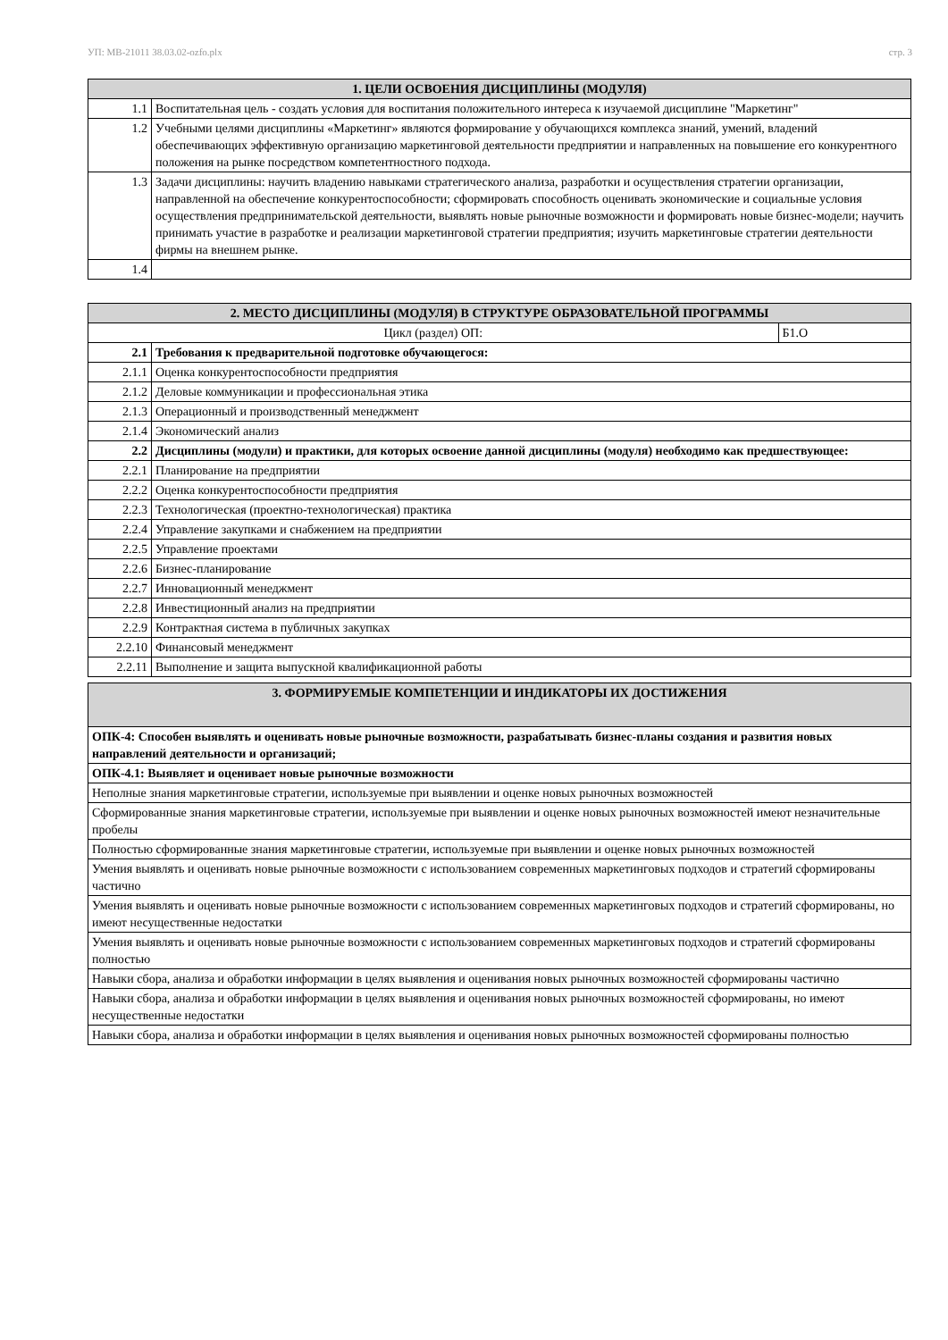УП: MB-21011 38.03.02-ozfo.plx стр. 3
| 1. ЦЕЛИ ОСВОЕНИЯ ДИСЦИПЛИНЫ (МОДУЛЯ) | |
| --- | --- |
| 1.1 | Воспитательная цель - создать условия для воспитания положительного интереса к изучаемой дисциплине "Маркетинг" |
| 1.2 | Учебными целями дисциплины «Маркетинг» являются формирование у обучающихся комплекса знаний, умений, владений обеспечивающих эффективную организацию маркетинговой деятельности предприятии и направленных на повышение его конкурентного положения на рынке посредством компетентностного подхода. |
| 1.3 | Задачи дисциплины: научить владению навыками стратегического анализа, разработки и осуществления стратегии организации, направленной на обеспечение конкурентоспособности; сформировать способность оценивать экономические и социальные условия осуществления предпринимательской деятельности, выявлять новые рыночные возможности и формировать новые бизнес-модели; научить принимать участие в разработке и реализации маркетинговой стратегии предприятия; изучить маркетинговые стратегии деятельности фирмы на внешнем рынке. |
| 1.4 | |
| 2. МЕСТО ДИСЦИПЛИНЫ (МОДУЛЯ) В СТРУКТУРЕ ОБРАЗОВАТЕЛЬНОЙ ПРОГРАММЫ | | |
| --- | --- | --- |
| Цикл (раздел) ОП: | | Б1.О |
| 2.1 | Требования к предварительной подготовке обучающегося: | |
| 2.1.1 | Оценка конкурентоспособности предприятия | |
| 2.1.2 | Деловые коммуникации и профессиональная этика | |
| 2.1.3 | Операционный и производственный менеджмент | |
| 2.1.4 | Экономический анализ | |
| 2.2 | Дисциплины (модули) и практики, для которых освоение данной дисциплины (модуля) необходимо как предшествующее: | |
| 2.2.1 | Планирование на предприятии | |
| 2.2.2 | Оценка конкурентоспособности предприятия | |
| 2.2.3 | Технологическая (проектно-технологическая) практика | |
| 2.2.4 | Управление закупками и снабжением на предприятии | |
| 2.2.5 | Управление проектами | |
| 2.2.6 | Бизнес-планирование | |
| 2.2.7 | Инновационный менеджмент | |
| 2.2.8 | Инвестиционный анализ на предприятии | |
| 2.2.9 | Контрактная система в публичных закупках | |
| 2.2.10 | Финансовый менеджмент | |
| 2.2.11 | Выполнение и защита выпускной квалификационной работы | |
| 3. ФОРМИРУЕМЫЕ КОМПЕТЕНЦИИ И ИНДИКАТОРЫ ИХ ДОСТИЖЕНИЯ |
| --- |
| ОПК-4: Способен выявлять и оценивать новые рыночные возможности, разрабатывать бизнес-планы создания и развития новых направлений деятельности и организаций; |
| ОПК-4.1: Выявляет и оценивает новые рыночные возможности |
| Неполные знания маркетинговые стратегии, используемые при выявлении и оценке новых рыночных возможностей |
| Сформированные знания маркетинговые стратегии, используемые при выявлении и оценке новых рыночных возможностей имеют незначительные пробелы |
| Полностью сформированные знания маркетинговые стратегии, используемые при выявлении и оценке новых рыночных возможностей |
| Умения выявлять и оценивать новые рыночные возможности с использованием современных маркетинговых подходов и стратегий сформированы частично |
| Умения выявлять и оценивать новые рыночные возможности с использованием современных маркетинговых подходов и стратегий сформированы, но имеют несущественные недостатки |
| Умения выявлять и оценивать новые рыночные возможности с использованием современных маркетинговых подходов и стратегий сформированы полностью |
| Навыки сбора, анализа и обработки информации в целях выявления и оценивания новых рыночных возможностей сформированы частично |
| Навыки сбора, анализа и обработки информации в целях выявления и оценивания новых рыночных возможностей сформированы, но имеют несущественные недостатки |
| Навыки сбора, анализа и обработки информации в целях выявления и оценивания новых рыночных возможностей сформированы полностью |